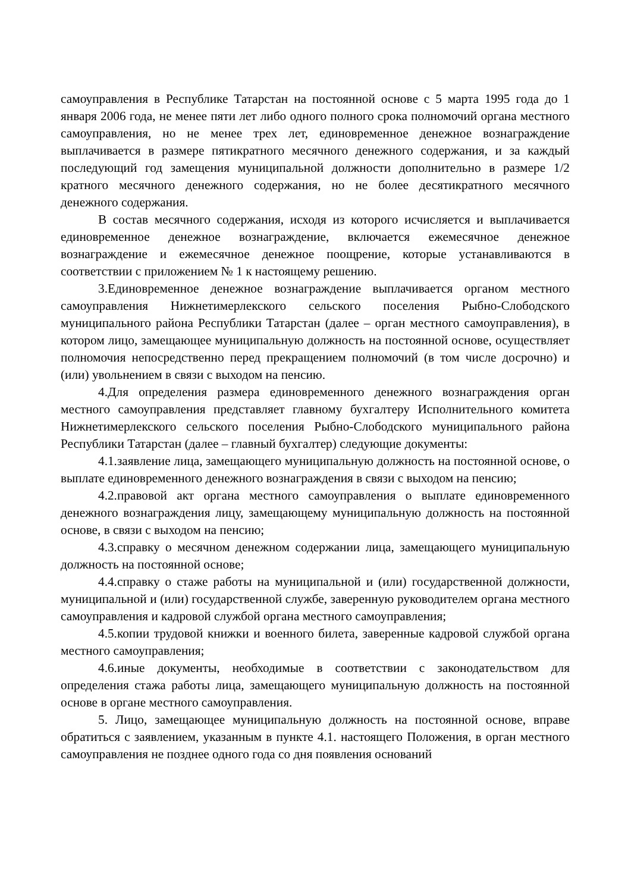самоуправления в Республике Татарстан на постоянной основе с 5 марта 1995 года до 1 января 2006 года, не менее пяти лет либо одного полного срока полномочий органа местного самоуправления, но не менее трех лет, единовременное денежное вознаграждение выплачивается в размере пятикратного месячного денежного содержания, и за каждый последующий год замещения муниципальной должности дополнительно в размере 1/2 кратного месячного денежного содержания, но не более десятикратного месячного денежного содержания.
В состав месячного содержания, исходя из которого исчисляется и выплачивается единовременное денежное вознаграждение, включается ежемесячное денежное вознаграждение и ежемесячное денежное поощрение, которые устанавливаются в соответствии с приложением № 1 к настоящему решению.
3.Единовременное денежное вознаграждение выплачивается органом местного самоуправления Нижнетимерлекского сельского поселения Рыбно-Слободского муниципального района Республики Татарстан (далее – орган местного самоуправления), в котором лицо, замещающее муниципальную должность на постоянной основе, осуществляет полномочия непосредственно перед прекращением полномочий (в том числе досрочно) и (или) увольнением в связи с выходом на пенсию.
4.Для определения размера единовременного денежного вознаграждения орган местного самоуправления представляет главному бухгалтеру Исполнительного комитета Нижнетимерлекского сельского поселения Рыбно-Слободского муниципального района Республики Татарстан (далее – главный бухгалтер) следующие документы:
4.1.заявление лица, замещающего муниципальную должность на постоянной основе, о выплате единовременного денежного вознаграждения в связи с выходом на пенсию;
4.2.правовой акт органа местного самоуправления о выплате единовременного денежного вознаграждения лицу, замещающему муниципальную должность на постоянной основе, в связи с выходом на пенсию;
4.3.справку о месячном денежном содержании лица, замещающего муниципальную должность на постоянной основе;
4.4.справку о стаже работы на муниципальной и (или) государственной должности, муниципальной и (или) государственной службе, заверенную руководителем органа местного самоуправления и кадровой службой органа местного самоуправления;
4.5.копии трудовой книжки и военного билета, заверенные кадровой службой органа местного самоуправления;
4.6.иные документы, необходимые в соответствии с законодательством для определения стажа работы лица, замещающего муниципальную должность на постоянной основе в органе местного самоуправления.
5. Лицо, замещающее муниципальную должность на постоянной основе, вправе обратиться с заявлением, указанным в пункте 4.1. настоящего Положения, в орган местного самоуправления не позднее одного года со дня появления оснований